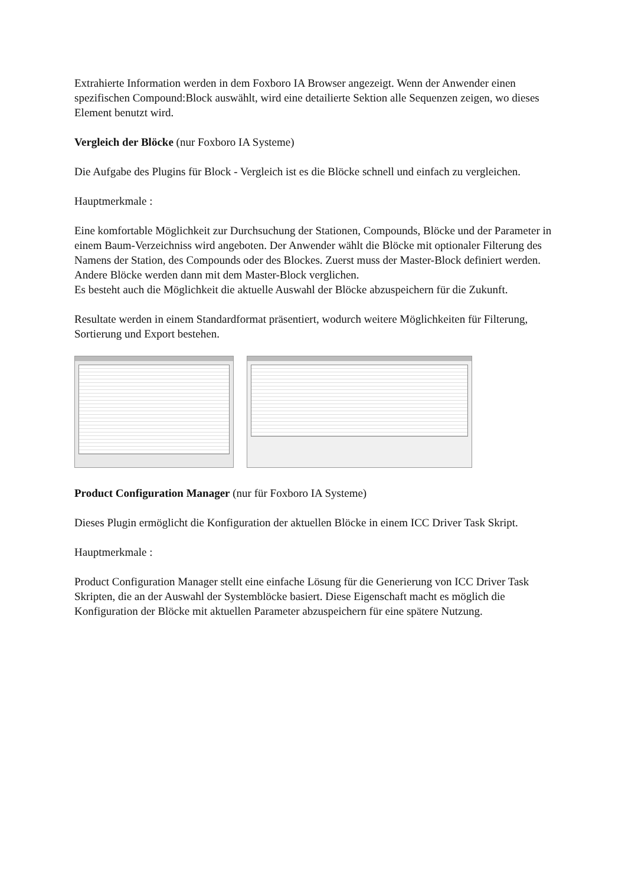Extrahierte Information werden in dem Foxboro IA Browser angezeigt. Wenn der Anwender einen spezifischen Compound:Block auswählt, wird eine detailierte Sektion alle Sequenzen zeigen, wo dieses Element benutzt wird.
Vergleich der Blöcke (nur Foxboro IA Systeme)
Die Aufgabe des Plugins für Block - Vergleich ist es die Blöcke schnell und einfach zu vergleichen.
Hauptmerkmale :
Eine komfortable Möglichkeit zur Durchsuchung der Stationen, Compounds, Blöcke und der Parameter in einem Baum-Verzeichniss wird angeboten. Der Anwender wählt die Blöcke mit optionaler Filterung des Namens der Station, des Compounds oder des Blockes. Zuerst muss der Master-Block definiert werden. Andere Blöcke werden dann mit dem Master-Block verglichen.
Es besteht auch die Möglichkeit die aktuelle Auswahl der Blöcke abzuspeichern für die Zukunft.
Resultate werden in einem Standardformat präsentiert, wodurch weitere Möglichkeiten für Filterung, Sortierung und Export bestehen.
Product Configuration Manager (nur für Foxboro IA Systeme)
Dieses Plugin ermöglicht die Konfiguration der aktuellen Blöcke in einem ICC Driver Task Skript.
Hauptmerkmale :
Product Configuration Manager stellt eine einfache Lösung für die Generierung von ICC Driver Task Skripten, die an der Auswahl der Systemblöcke basiert. Diese Eigenschaft macht es möglich die Konfiguration der Blöcke mit aktuellen Parameter abzuspeichern für eine spätere Nutzung.